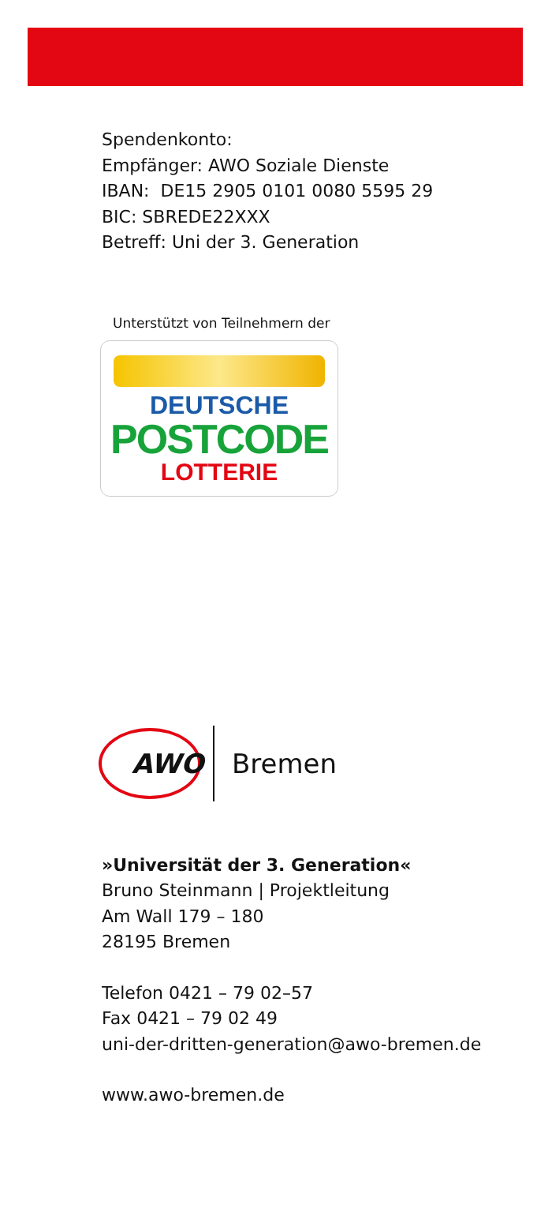Spendenkonto:
Empfänger: AWO Soziale Dienste
IBAN: DE15 2905 0101 0080 5595 29
BIC: SBREDE22XXX
Betreff: Uni der 3. Generation
Unterstützt von Teilnehmern der
DEUTSCHE
POSTCODE
LOTTERIE
AWO
Bremen
»Universität der 3. Generation«
Bruno Steinmann | Projektleitung
Am Wall 179 – 180
28195 Bremen
Telefon 0421 – 79 02–57
Fax 0421 – 79 02 49
uni-der-dritten-generation@awo-bremen.de
www.awo-bremen.de